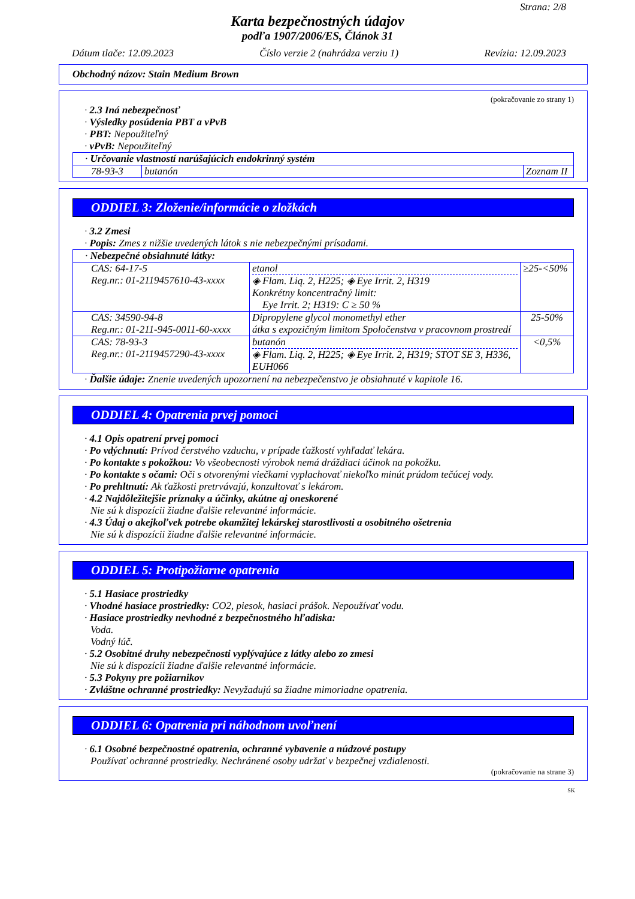Strana: 2/8
Karta bezpečnostných údajov
podľa 1907/2006/ES, Článok 31
Dátum tlače: 12.09.2023 Číslo verzie 2 (nahrádza verziu 1) Revízia: 12.09.2023
Obchodný názov: Stain Medium Brown
(pokračovanie zo strany 1)
· 2.3 Iná nebezpečnosť
· Výsledky posúdenia PBT a vPvB
· PBT: Nepoužiteľný
· vPvB: Nepoužiteľný
| · Určovanie vlastností narúšajúcich endokrinný systém | | |
| 78-93-3 | butanón | Zoznam II |
ODDIEL 3: Zloženie/informácie o zložkách
· 3.2 Zmesi
· Popis: Zmes z nižšie uvedených látok s nie nebezpečnými prísadami.
| · Nebezpečné obsiahnuté látky: | | |
| CAS: 64-17-5 Reg.nr.: 01-2119457610-43-xxxx | etanol ◈ Flam. Liq. 2, H225; ◈ Eye Irrit. 2, H319 Konkrétny koncentračný limit: Eye Irrit. 2; H319: C ≥ 50 % | ≥25-<50% |
| CAS: 34590-94-8 Reg.nr.: 01-211-945-0011-60-xxxx | Dipropylene glycol monomethyl ether átka s expozičným limitom Spoločenstva v pracovnom prostredí | 25-50% |
| CAS: 78-93-3 Reg.nr.: 01-2119457290-43-xxxx | butanón ◈ Flam. Liq. 2, H225; ◈ Eye Irrit. 2, H319; STOT SE 3, H336, EUH066 | <0,5% |
· Ďalšie údaje: Znenie uvedených upozornení na nebezpečenstvo je obsiahnuté v kapitole 16.
ODDIEL 4: Opatrenia prvej pomoci
· 4.1 Opis opatrení prvej pomoci
· Po vdýchnutí: Prívod čerstvého vzduchu, v prípade ťažkostí vyhľadať lekára.
· Po kontakte s pokožkou: Vo všeobecnosti výrobok nemá dráždiaci účinok na pokožku.
· Po kontakte s očami: Oči s otvorenými viečkami vyplachovať niekoľko minút prúdom tečúcej vody.
· Po prehltnutí: Ak ťažkosti pretrvávajú, konzultovať s lekárom.
· 4.2 Najdôležitejšie príznaky a účinky, akútne aj oneskorené
Nie sú k dispozícii žiadne ďalšie relevantné informácie.
· 4.3 Údaj o akejkoľvek potrebe okamžitej lekárskej starostlivosti a osobitného ošetrenia
Nie sú k dispozícii žiadne ďalšie relevantné informácie.
ODDIEL 5: Protipožiarne opatrenia
· 5.1 Hasiace prostriedky
· Vhodné hasiace prostriedky: CO2, piesok, hasiaci prášok. Nepoužívať vodu.
· Hasiace prostriedky nevhodné z bezpečnostného hľadiska:
Voda.
Vodný lúč.
· 5.2 Osobitné druhy nebezpečnosti vyplývajúce z látky alebo zo zmesi
Nie sú k dispozícii žiadne ďalšie relevantné informácie.
· 5.3 Pokyny pre požiarnikov
· Zvláštne ochranné prostriedky: Nevyžadujú sa žiadne mimoriadne opatrenia.
ODDIEL 6: Opatrenia pri náhodnom uvoľnení
· 6.1 Osobné bezpečnostné opatrenia, ochranné vybavenie a núdzové postupy
Používať ochranné prostriedky. Nechránené osoby udržať v bezpečnej vzdialenosti.
(pokračovanie na strane 3)
SK